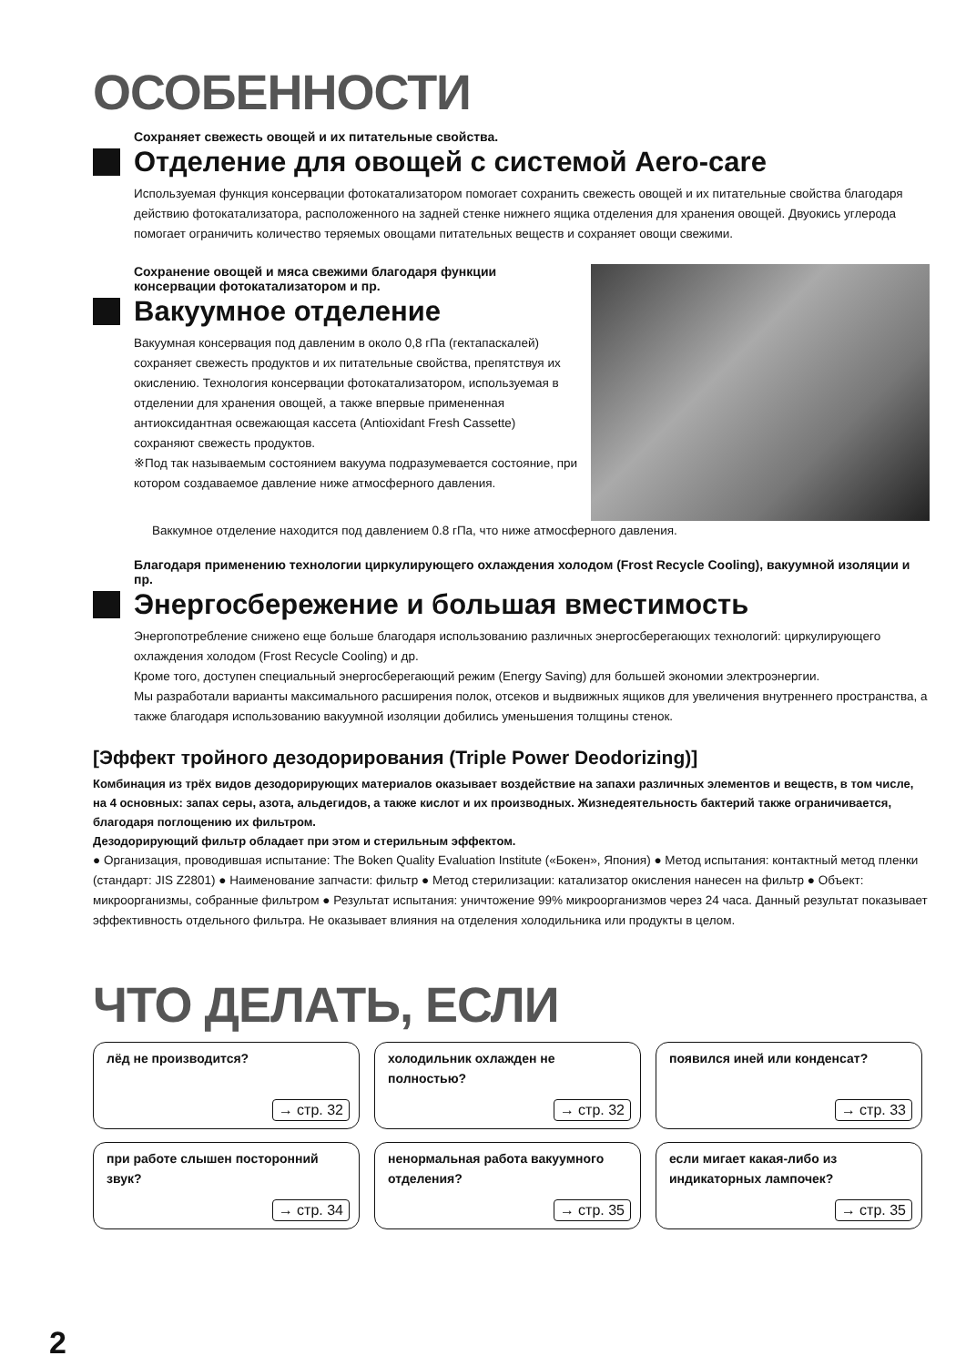ОСОБЕННОСТИ
Сохраняет свежесть овощей и их питательные свойства.
Отделение для овощей с системой Aero-care
Используемая функция консервации фотокатализатором помогает сохранить свежесть овощей и их питательные свойства благодаря действию фотокатализатора, расположенного на задней стенке нижнего ящика отделения для хранения овощей. Двуокись углерода помогает ограничить количество теряемых овощами питательных веществ и сохраняет овощи свежими.
Сохранение овощей и мяса свежими благодаря функции консервации фотокатализатором и пр.
Вакуумное отделение
Вакуумная консервация под давленим в около 0,8 гПа (гектапаскалей) сохраняет свежесть продуктов и их питательные свойства, препятствуя их окислению. Технология консервации фотокатализатором, используемая в отделении для хранения овощей, а также впервые примененная антиоксидантная освежающая кассета (Antioxidant Fresh Cassette) сохраняют свежесть продуктов.
※Под так называемым состоянием вакуума подразумевается состояние, при котором создаваемое давление ниже атмосферного давления.
Ваккумное отделение находится под давлением 0.8 гПа, что ниже атмосферного давления.
Благодаря применению технологии циркулирующего охлаждения холодом (Frost Recycle Cooling), вакуумной изоляции и пр.
Энергосбережение и большая вместимость
Энергопотребление снижено еще больше благодаря использованию различных энергосберегающих технологий: циркулирующего охлаждения холодом (Frost Recycle Cooling) и др.
Кроме того, доступен специальный энергосберегающий режим (Energy Saving) для большей экономии электроэнергии.
Мы разработали варианты максимального расширения полок, отсеков и выдвижных ящиков для увеличения внутреннего пространства, а также благодаря использованию вакуумной изоляции добились уменьшения толщины стенок.
[Эффект тройного дезодорирования (Triple Power Deodorizing)]
Комбинация из трёх видов дезодорирующих материалов оказывает воздействие на запахи различных элементов и веществ, в том числе, на 4 основных: запах серы, азота, альдегидов, а также кислот и их производных. Жизнедеятельность бактерий также ограничивается, благодаря поглощению их фильтром.
Дезодорирующий фильтр обладает при этом и стерильным эффектом.
● Организация, проводившая испытание: The Boken Quality Evaluation Institute («Бокен», Япония) ● Метод испытания: контактный метод пленки (стандарт: JIS Z2801) ● Наименование запчасти: фильтр ● Метод стерилизации: катализатор окисления нанесен на фильтр ● Объект: микроорганизмы, собранные фильтром ● Результат испытания: уничтожение 99% микроорганизмов через 24 часа. Данный результат показывает эффективность отдельного фильтра. Не оказывает влияния на отделения холодильника или продукты в целом.
ЧТО ДЕЛАТЬ, ЕСЛИ
лёд не производится?
→ стр. 32
холодильник охлажден не полностью?
→ стр. 32
появился иней или конденсат?
→ стр. 33
при работе слышен посторонний звук?
→ стр. 34
ненормальная работа вакуумного отделения?
→ стр. 35
если мигает какая-либо из индикаторных лампочек?
→ стр. 35
2